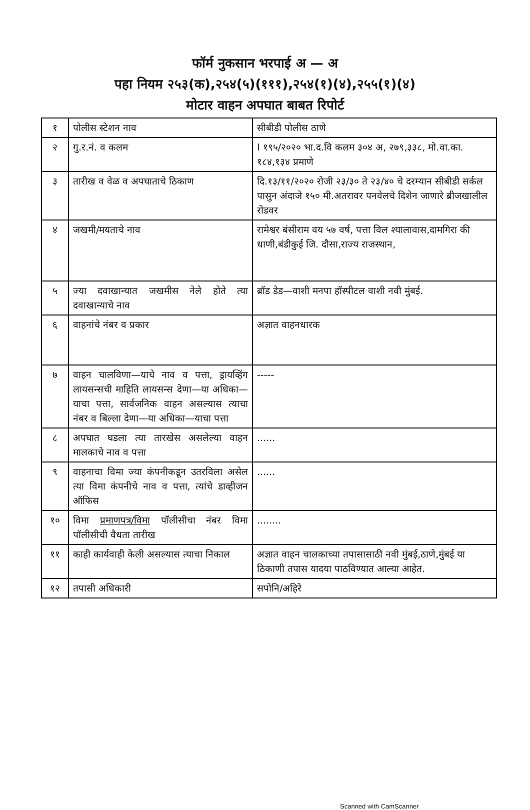फॉर्म नुकसान भरपाई अ — अ
पहा नियम २५३(क),२५४(५)(१११),२५४(१)(४),२५५(१)(४)
मोटार वाहन अपघात बाबत रिपोर्ट
| १ | पोलीस स्टेशन नाव | सीबीडी पोलीस ठाणे |
| २ | गु.र.नं. व कलम | I १९५/२०२० भा.द.वि कलम ३०४ अ, २७९,३३८, मो.वा.का. १८४,१३४ प्रमाणे |
| ३ | तारीख व वेळ व अपघाताचे ठिकाण | दि.१३/११/२०२० रोजी २३/३० ते २३/४० चे दरम्यान सीबीडी सर्कल पासुन अंदाजे १५० मी.अतरावर पनवेलचे दिशेन जाणारे ब्रीजखालील रोडवर |
| ४ | जखमी/मयताचे नाव | रामेश्वर बंसीराम वय ५७ वर्ष, पत्ता विल श्यालावास,दामगिरा की धाणी,बंडीकुई जि. दौसा,राज्य राजस्थान, |
| ५ | ज्या दवाखान्यात जखमीस नेले होते त्या दवाखान्याचे नाव | ब्रॉड डेड—वाशी मनपा हॉस्पीटल वाशी नवी मुंबई. |
| ६ | वाहनांचे नंबर व प्रकार | अज्ञात वाहनधारक |
| ७ | वाहन चालविणा—याचे नाव व पत्ता, ड्रायव्हिंग लायसन्सची माहिति लायसन्स देणा—या अधिका—याचा पत्ता, सार्वजनिक वाहन असल्यास त्याचा नंबर व बिल्ला देणा—या अधिका—याचा पत्ता | ----- |
| ८ | अपघात घडला त्या तारखेस असलेल्या वाहन मालकाचे नाव व पत्ता | ...... |
| ९ | वाहनाचा विमा ज्या कंपनीकडून उतरविला असेल त्या विमा कंपनीचे नाव व पत्ता, त्यांचे डाव्हीजन ऑफिस | ...... |
| १० | विमा प्रमाणपत्र/विमा पॉलीसीचा नंबर विमा पॉलीसीची वैधता तारीख | ........ |
| ११ | काही कार्यवाही केली असल्यास त्याचा निकाल | अज्ञात वाहन चालकाच्या तपासासाठी नवी मुंबई,ठाणे,मुंबई या ठिकाणी तपास यादया पाठविण्यात आल्या आहेत. |
| १२ | तपासी अधिकारी | सपोनि/अहिरे |
Scanned with CamScanner